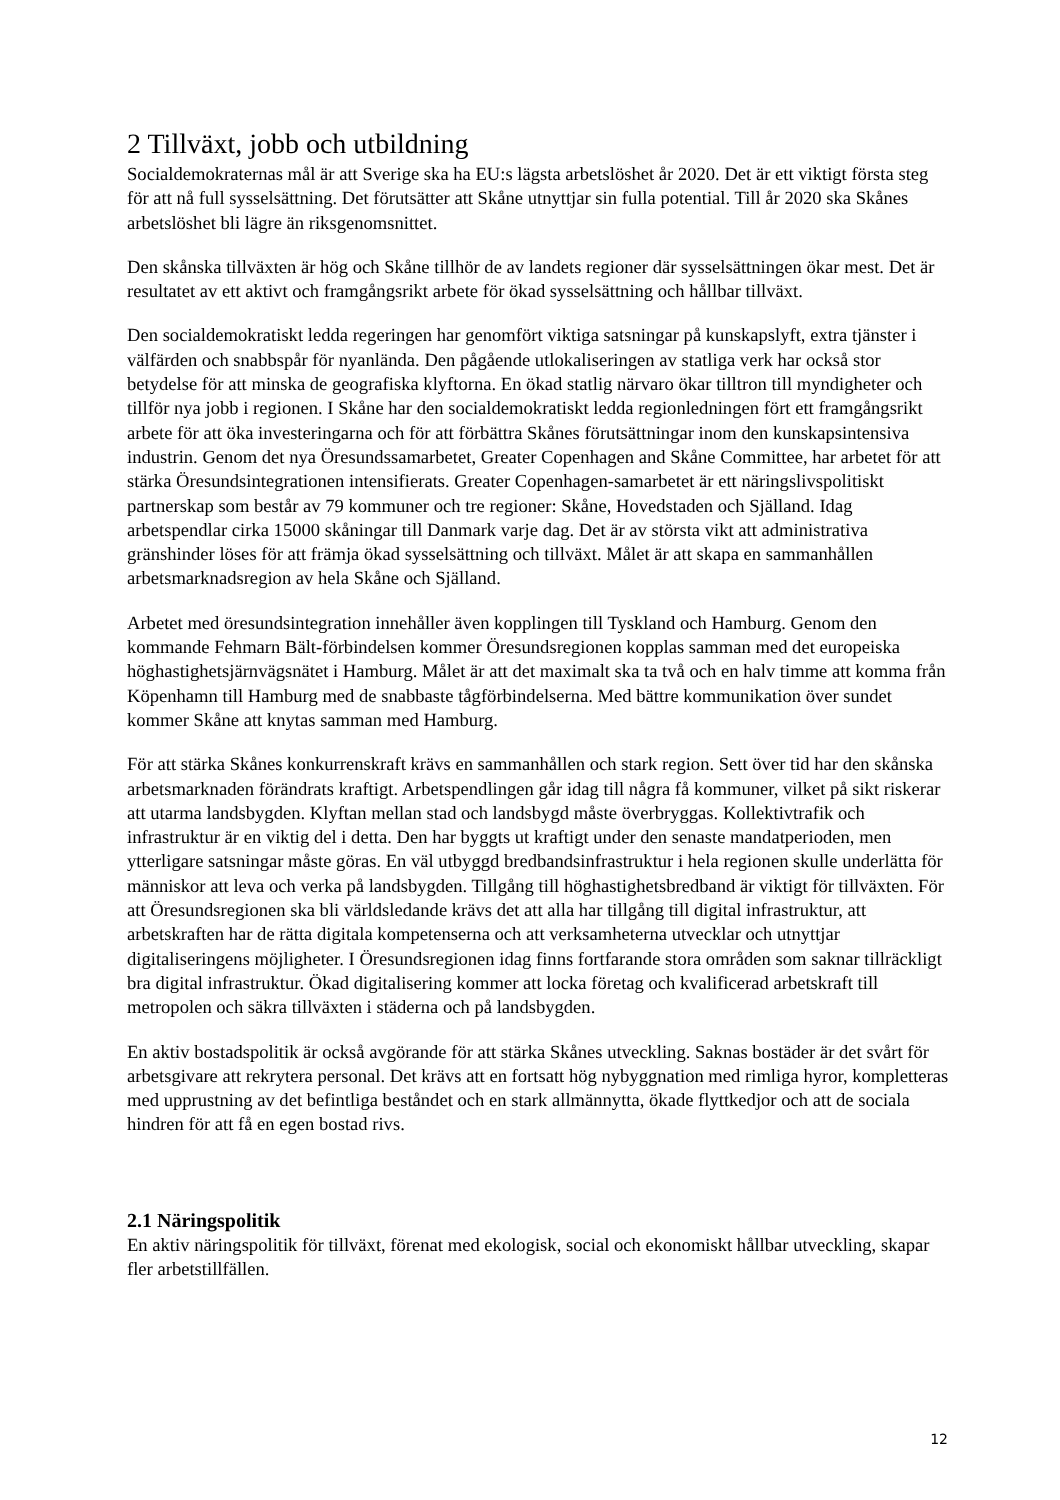2 Tillväxt, jobb och utbildning
Socialdemokraternas mål är att Sverige ska ha EU:s lägsta arbetslöshet år 2020. Det är ett viktigt första steg för att nå full sysselsättning. Det förutsätter att Skåne utnyttjar sin fulla potential. Till år 2020 ska Skånes arbetslöshet bli lägre än riksgenomsnittet.
Den skånska tillväxten är hög och Skåne tillhör de av landets regioner där sysselsättningen ökar mest. Det är resultatet av ett aktivt och framgångsrikt arbete för ökad sysselsättning och hållbar tillväxt.
Den socialdemokratiskt ledda regeringen har genomfört viktiga satsningar på kunskapslyft, extra tjänster i välfärden och snabbspår för nyanlända. Den pågående utlokaliseringen av statliga verk har också stor betydelse för att minska de geografiska klyftorna. En ökad statlig närvaro ökar tilltron till myndigheter och tillför nya jobb i regionen. I Skåne har den socialdemokratiskt ledda regionledningen fört ett framgångsrikt arbete för att öka investeringarna och för att förbättra Skånes förutsättningar inom den kunskapsintensiva industrin. Genom det nya Öresundssamarbetet, Greater Copenhagen and Skåne Committee, har arbetet för att stärka Öresundsintegrationen intensifierats. Greater Copenhagen-samarbetet är ett näringslivspolitiskt partnerskap som består av 79 kommuner och tre regioner: Skåne, Hovedstaden och Själland. Idag arbetspendlar cirka 15000 skåningar till Danmark varje dag. Det är av största vikt att administrativa gränshinder löses för att främja ökad sysselsättning och tillväxt. Målet är att skapa en sammanhållen arbetsmarknadsregion av hela Skåne och Själland.
Arbetet med öresundsintegration innehåller även kopplingen till Tyskland och Hamburg. Genom den kommande Fehmarn Bält-förbindelsen kommer Öresundsregionen kopplas samman med det europeiska höghastighetsjärnvägsnätet i Hamburg. Målet är att det maximalt ska ta två och en halv timme att komma från Köpenhamn till Hamburg med de snabbaste tågförbindelserna. Med bättre kommunikation över sundet kommer Skåne att knytas samman med Hamburg.
För att stärka Skånes konkurrenskraft krävs en sammanhållen och stark region. Sett över tid har den skånska arbetsmarknaden förändrats kraftigt. Arbetspendlingen går idag till några få kommuner, vilket på sikt riskerar att utarma landsbygden. Klyftan mellan stad och landsbygd måste överbryggas. Kollektivtrafik och infrastruktur är en viktig del i detta. Den har byggts ut kraftigt under den senaste mandatperioden, men ytterligare satsningar måste göras. En väl utbyggd bredbandsinfrastruktur i hela regionen skulle underlätta för människor att leva och verka på landsbygden. Tillgång till höghastighetsbredband är viktigt för tillväxten. För att Öresundsregionen ska bli världsledande krävs det att alla har tillgång till digital infrastruktur, att arbetskraften har de rätta digitala kompetenserna och att verksamheterna utvecklar och utnyttjar digitaliseringens möjligheter. I Öresundsregionen idag finns fortfarande stora områden som saknar tillräckligt bra digital infrastruktur. Ökad digitalisering kommer att locka företag och kvalificerad arbetskraft till metropolen och säkra tillväxten i städerna och på landsbygden.
En aktiv bostadspolitik är också avgörande för att stärka Skånes utveckling. Saknas bostäder är det svårt för arbetsgivare att rekrytera personal. Det krävs att en fortsatt hög nybyggnation med rimliga hyror, kompletteras med upprustning av det befintliga beståndet och en stark allmännytta, ökade flyttkedjor och att de sociala hindren för att få en egen bostad rivs.
2.1 Näringspolitik
En aktiv näringspolitik för tillväxt, förenat med ekologisk, social och ekonomiskt hållbar utveckling, skapar fler arbetstillfällen.
12